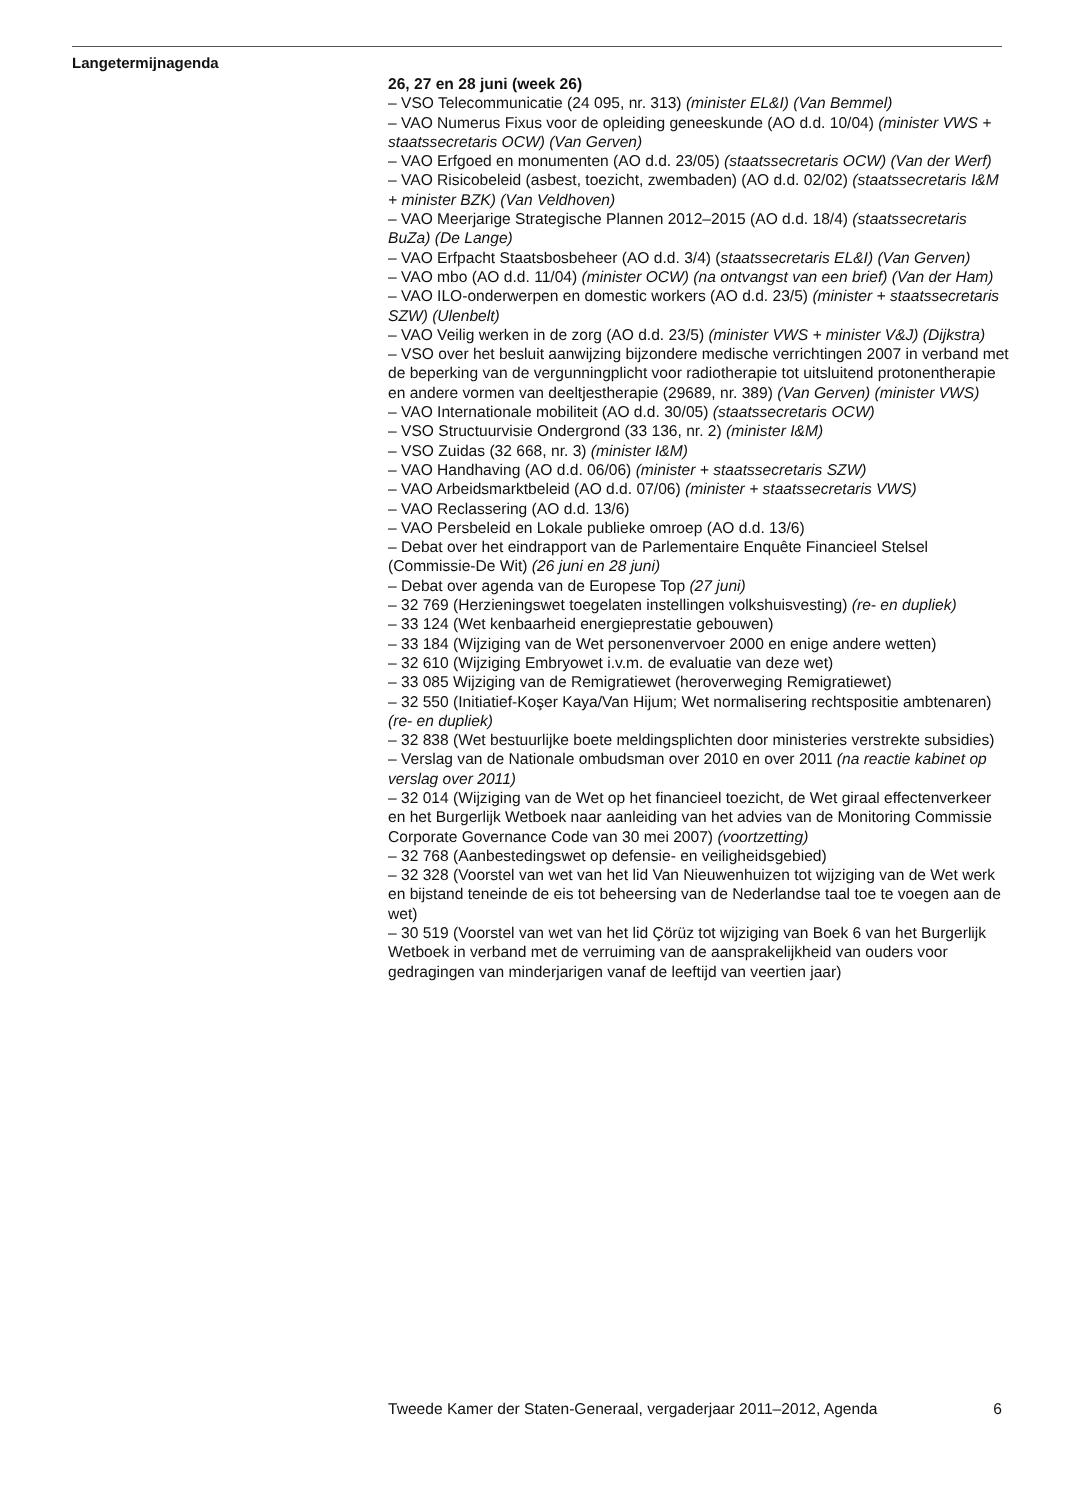Langetermijnagenda
26, 27 en 28 juni (week 26)
– VSO Telecommunicatie (24 095, nr. 313) (minister EL&I) (Van Bemmel)
– VAO Numerus Fixus voor de opleiding geneeskunde (AO d.d. 10/04) (minister VWS + staatssecretaris OCW) (Van Gerven)
– VAO Erfgoed en monumenten (AO d.d. 23/05) (staatssecretaris OCW) (Van der Werf)
– VAO Risicobeleid (asbest, toezicht, zwembaden) (AO d.d. 02/02) (staatssecretaris I&M + minister BZK) (Van Veldhoven)
– VAO Meerjarige Strategische Plannen 2012–2015 (AO d.d. 18/4) (staatssecretaris BuZa) (De Lange)
– VAO Erfpacht Staatsbosbeheer (AO d.d. 3/4) (staatssecretaris EL&I) (Van Gerven)
– VAO mbo (AO d.d. 11/04) (minister OCW) (na ontvangst van een brief) (Van der Ham)
– VAO ILO-onderwerpen en domestic workers (AO d.d. 23/5) (minister + staatssecretaris SZW) (Ulenbelt)
– VAO Veilig werken in de zorg (AO d.d. 23/5) (minister VWS + minister V&J) (Dijkstra)
– VSO over het besluit aanwijzing bijzondere medische verrichtingen 2007 in verband met de beperking van de vergunningplicht voor radiotherapie tot uitsluitend protonentherapie en andere vormen van deeltjestherapie (29689, nr. 389) (Van Gerven) (minister VWS)
– VAO Internationale mobiliteit (AO d.d. 30/05) (staatssecretaris OCW)
– VSO Structuurvisie Ondergrond (33 136, nr. 2) (minister I&M)
– VSO Zuidas (32 668, nr. 3) (minister I&M)
– VAO Handhaving (AO d.d. 06/06) (minister + staatssecretaris SZW)
– VAO Arbeidsmarktbeleid (AO d.d. 07/06) (minister + staatssecretaris VWS)
– VAO Reclassering (AO d.d. 13/6)
– VAO Persbeleid en Lokale publieke omroep (AO d.d. 13/6)
– Debat over het eindrapport van de Parlementaire Enquête Financieel Stelsel (Commissie-De Wit) (26 juni en 28 juni)
– Debat over agenda van de Europese Top (27 juni)
– 32 769 (Herzieningswet toegelaten instellingen volkshuisvesting) (re- en dupliek)
– 33 124 (Wet kenbaarheid energieprestatie gebouwen)
– 33 184 (Wijziging van de Wet personenvervoer 2000 en enige andere wetten)
– 32 610 (Wijziging Embryowet i.v.m. de evaluatie van deze wet)
– 33 085 Wijziging van de Remigratiewet (heroverweging Remigratiewet)
– 32 550 (Initiatief-Koşer Kaya/Van Hijum; Wet normalisering rechtspositie ambtenaren) (re- en dupliek)
– 32 838 (Wet bestuurlijke boete meldingsplichten door ministeries verstrekte subsidies)
– Verslag van de Nationale ombudsman over 2010 en over 2011 (na reactie kabinet op verslag over 2011)
– 32 014 (Wijziging van de Wet op het financieel toezicht, de Wet giraal effectenverkeer en het Burgerlijk Wetboek naar aanleiding van het advies van de Monitoring Commissie Corporate Governance Code van 30 mei 2007) (voortzetting)
– 32 768 (Aanbestedingswet op defensie- en veiligheidsgebied)
– 32 328 (Voorstel van wet van het lid Van Nieuwenhuizen tot wijziging van de Wet werk en bijstand teneinde de eis tot beheersing van de Nederlandse taal toe te voegen aan de wet)
– 30 519 (Voorstel van wet van het lid Çörüz tot wijziging van Boek 6 van het Burgerlijk Wetboek in verband met de verruiming van de aansprakelijkheid van ouders voor gedragingen van minderjarigen vanaf de leeftijd van veertien jaar)
Tweede Kamer der Staten-Generaal, vergaderjaar 2011–2012, Agenda 6